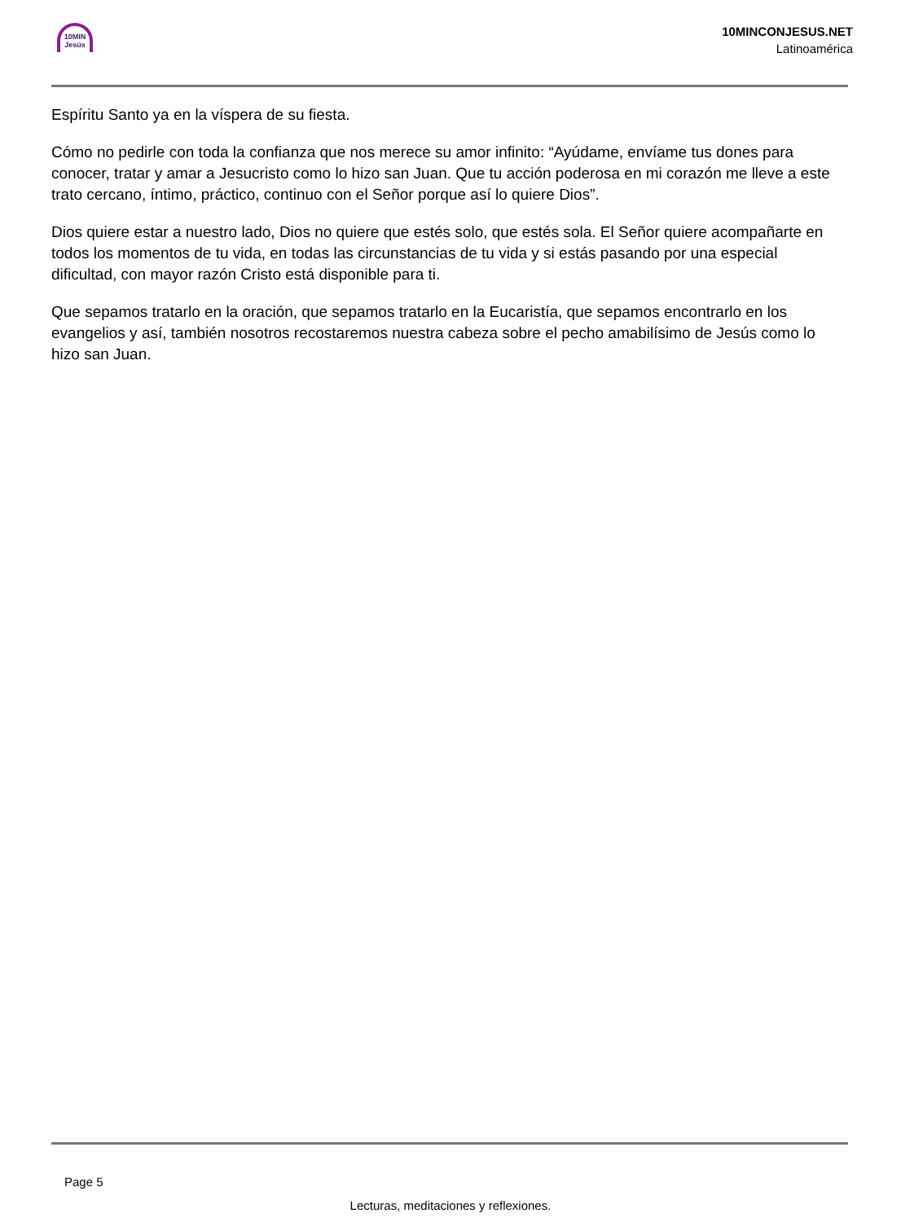10MIN
Jesús
10MINCONJESUS.NET
Latinoamérica
Espíritu Santo ya en la víspera de su fiesta.
Cómo no pedirle con toda la confianza que nos merece su amor infinito: “Ayúdame, envíame tus dones para conocer, tratar y amar a Jesucristo como lo hizo san Juan. Que tu acción poderosa en mi corazón me lleve a este trato cercano, íntimo, práctico, continuo con el Señor porque así lo quiere Dios”.
Dios quiere estar a nuestro lado, Dios no quiere que estés solo, que estés sola. El Señor quiere acompañarte en todos los momentos de tu vida, en todas las circunstancias de tu vida y si estás pasando por una especial dificultad, con mayor razón Cristo está disponible para ti.
Que sepamos tratarlo en la oración, que sepamos tratarlo en la Eucaristía, que sepamos encontrarlo en los evangelios y así, también nosotros recostaremos nuestra cabeza sobre el pecho amabilísimo de Jesús como lo hizo san Juan.
Page 5
Lecturas, meditaciones y reflexiones.